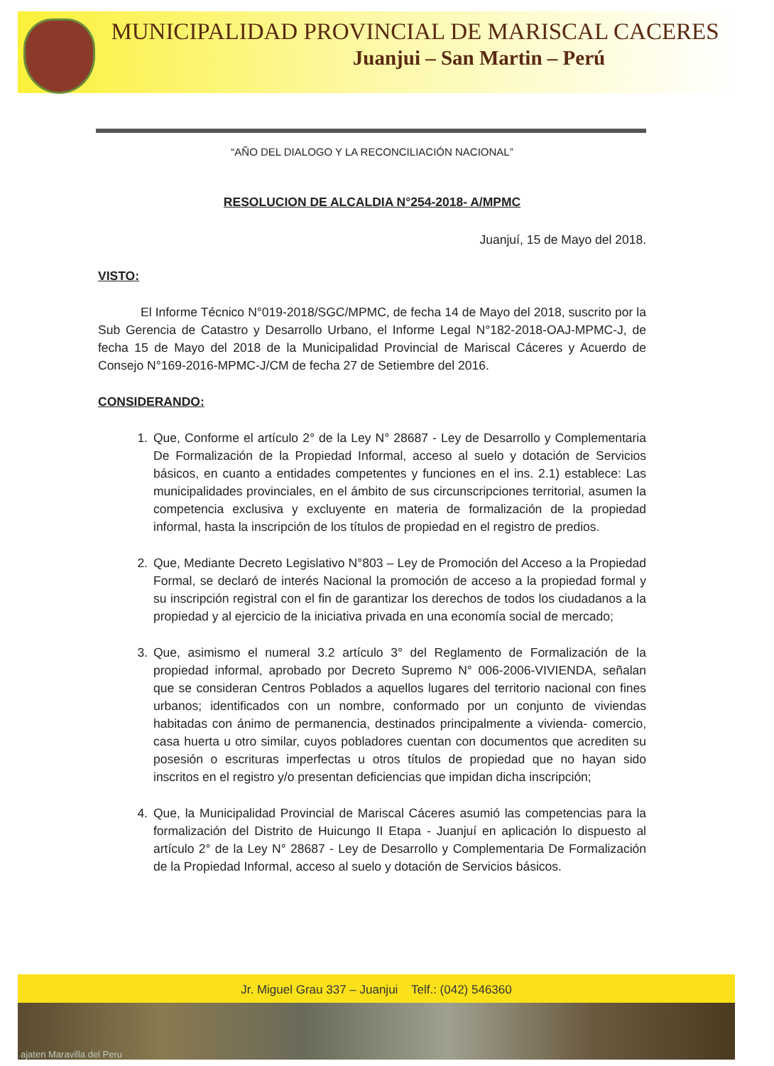MUNICIPALIDAD PROVINCIAL DE MARISCAL CACERES
Juanjui – San Martin – Perú
“AÑO DEL DIALOGO Y LA RECONCILIACIÓN NACIONAL”
RESOLUCION DE ALCALDIA N°254-2018- A/MPMC
Juanjuí, 15 de Mayo del 2018.
VISTO:
El Informe Técnico N°019-2018/SGC/MPMC, de fecha 14 de Mayo del 2018, suscrito por la Sub Gerencia de Catastro y Desarrollo Urbano, el Informe Legal N°182-2018-OAJ-MPMC-J, de fecha 15 de Mayo del 2018 de la Municipalidad Provincial de Mariscal Cáceres y Acuerdo de Consejo N°169-2016-MPMC-J/CM de fecha 27 de Setiembre del 2016.
CONSIDERANDO:
1. Que, Conforme el artículo 2° de la Ley N° 28687 - Ley de Desarrollo y Complementaria De Formalización de la Propiedad Informal, acceso al suelo y dotación de Servicios básicos, en cuanto a entidades competentes y funciones en el ins. 2.1) establece: Las municipalidades provinciales, en el ámbito de sus circunscripciones territorial, asumen la competencia exclusiva y excluyente en materia de formalización de la propiedad informal, hasta la inscripción de los títulos de propiedad en el registro de predios.
2. Que, Mediante Decreto Legislativo N°803 – Ley de Promoción del Acceso a la Propiedad Formal, se declaró de interés Nacional la promoción de acceso a la propiedad formal y su inscripción registral con el fin de garantizar los derechos de todos los ciudadanos a la propiedad y al ejercicio de la iniciativa privada en una economía social de mercado;
3. Que, asimismo el numeral 3.2 artículo 3° del Reglamento de Formalización de la propiedad informal, aprobado por Decreto Supremo N° 006-2006-VIVIENDA, señalan que se consideran Centros Poblados a aquellos lugares del territorio nacional con fines urbanos; identificados con un nombre, conformado por un conjunto de viviendas habitadas con ánimo de permanencia, destinados principalmente a vivienda- comercio, casa huerta u otro similar, cuyos pobladores cuentan con documentos que acrediten su posesión o escrituras imperfectas u otros títulos de propiedad que no hayan sido inscritos en el registro y/o presentan deficiencias que impidan dicha inscripción;
4. Que, la Municipalidad Provincial de Mariscal Cáceres asumió las competencias para la formalización del Distrito de Huicungo II Etapa - Juanjuí en aplicación lo dispuesto al artículo 2° de la Ley N° 28687 - Ley de Desarrollo y Complementaria De Formalización de la Propiedad Informal, acceso al suelo y dotación de Servicios básicos.
Jr. Miguel Grau 337 – Juanjui Telf.: (042) 546360
ajaten Maravilla del Peru